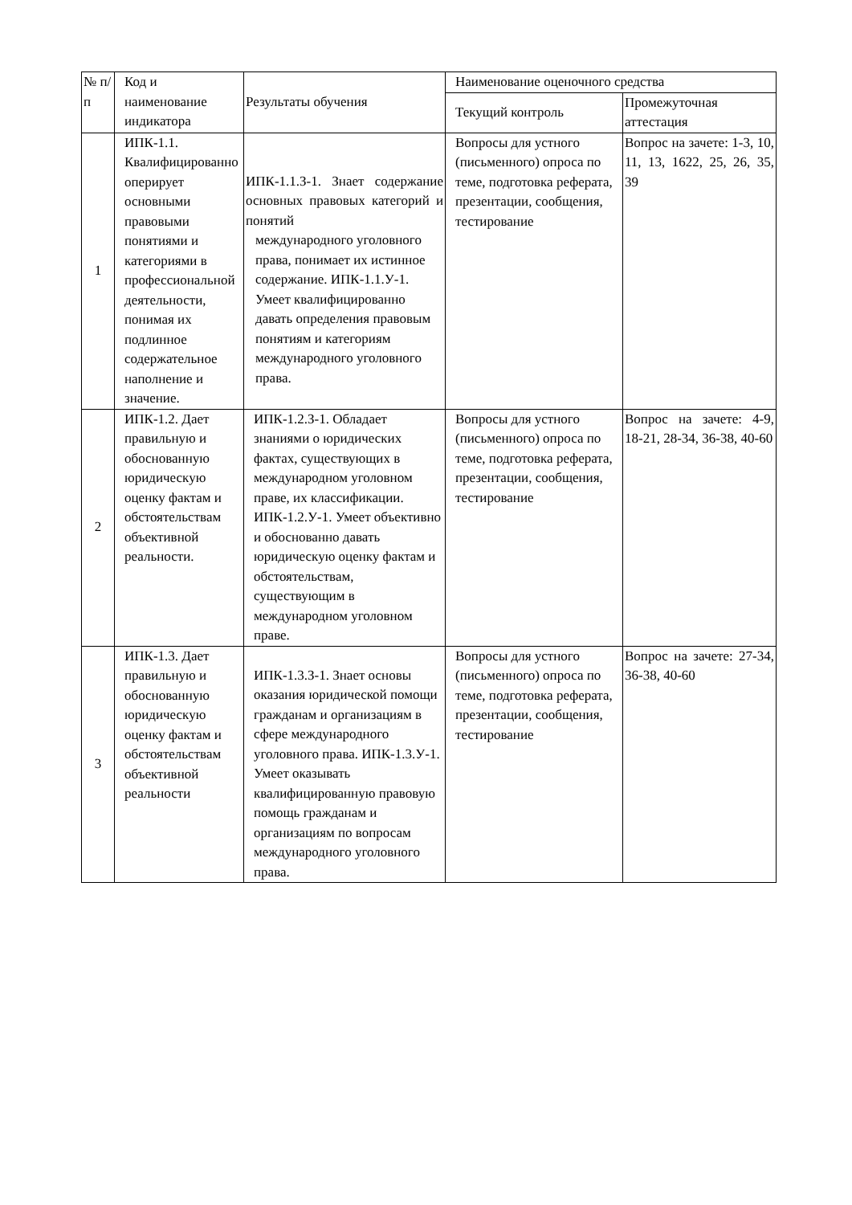| № п/ п | Код и наименование индикатора | Результаты обучения | Наименование оценочного средства | |
| --- | --- | --- | --- | --- |
| | | | Текущий контроль | Промежуточная аттестация |
| 1 | ИПК-1.1. Квалифицированно оперирует основными правовыми понятиями и категориями в профессиональной деятельности, понимая их подлинное содержательное наполнение и значение. | ИПК-1.1.З-1. Знает содержание основных правовых категорий и понятий международного уголовного права, понимает их истинное содержание. ИПК-1.1.У-1. Умеет квалифицированно давать определения правовым понятиям и категориям международного уголовного права. | Вопросы для устного (письменного) опроса по теме, подготовка реферата, презентации, сообщения, тестирование | Вопрос на зачете: 1-3, 10, 11, 13, 1622, 25, 26, 35, 39 |
| 2 | ИПК-1.2. Дает правильную и обоснованную юридическую оценку фактам и обстоятельствам объективной реальности. | ИПК-1.2.З-1. Обладает знаниями о юридических фактах, существующих в международном уголовном праве, их классификации. ИПК-1.2.У-1. Умеет объективно и обоснованно давать юридическую оценку фактам и обстоятельствам, существующим в международном уголовном праве. | Вопросы для устного (письменного) опроса по теме, подготовка реферата, презентации, сообщения, тестирование | Вопрос на зачете: 4-9, 18-21, 28-34, 36-38, 40-60 |
| 3 | ИПК-1.3. Дает правильную и обоснованную юридическую оценку фактам и обстоятельствам объективной реальности | ИПК-1.3.З-1. Знает основы оказания юридической помощи гражданам и организациям в сфере международного уголовного права. ИПК-1.3.У-1. Умеет оказывать квалифицированную правовую помощь гражданам и организациям по вопросам международного уголовного права. | Вопросы для устного (письменного) опроса по теме, подготовка реферата, презентации, сообщения, тестирование | Вопрос на зачете: 27-34, 36-38, 40-60 |